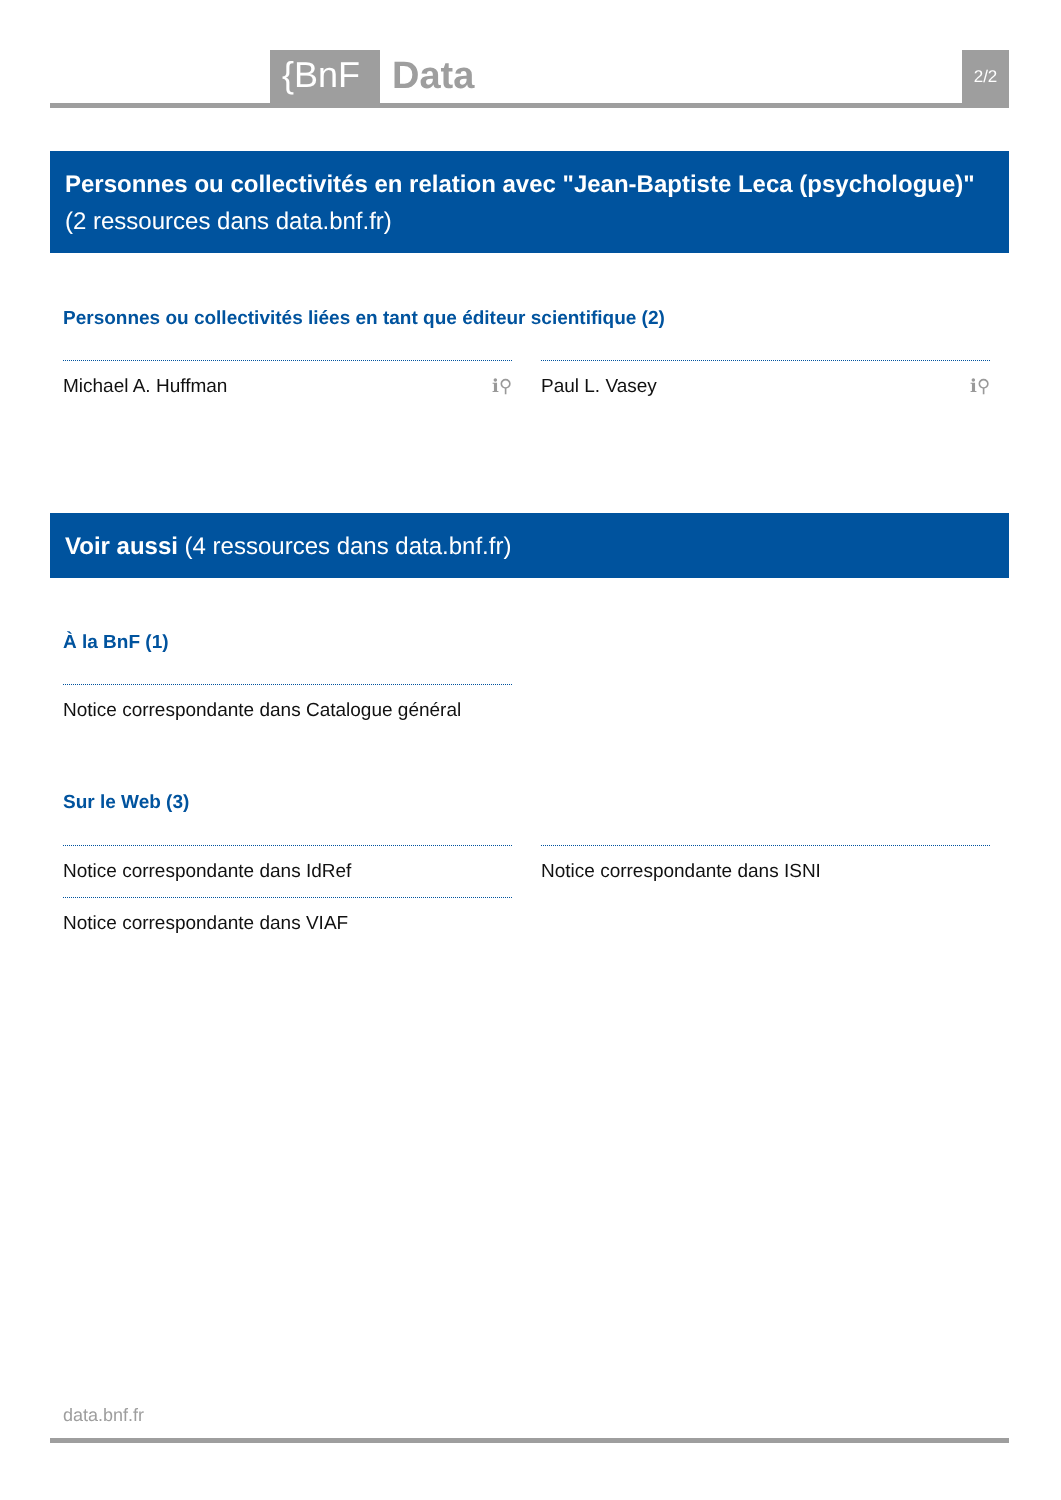{BnF Data 2/2
Personnes ou collectivités en relation avec "Jean-Baptiste Leca (psychologue)" (2 ressources dans data.bnf.fr)
Personnes ou collectivités liées en tant que éditeur scientifique (2)
Michael A. Huffman ℹ⚲ Paul L. Vasey ℹ⚲
Voir aussi (4 ressources dans data.bnf.fr)
À la BnF (1)
Notice correspondante dans Catalogue général
Sur le Web (3)
Notice correspondante dans IdRef Notice correspondante dans ISNI
Notice correspondante dans VIAF
data.bnf.fr